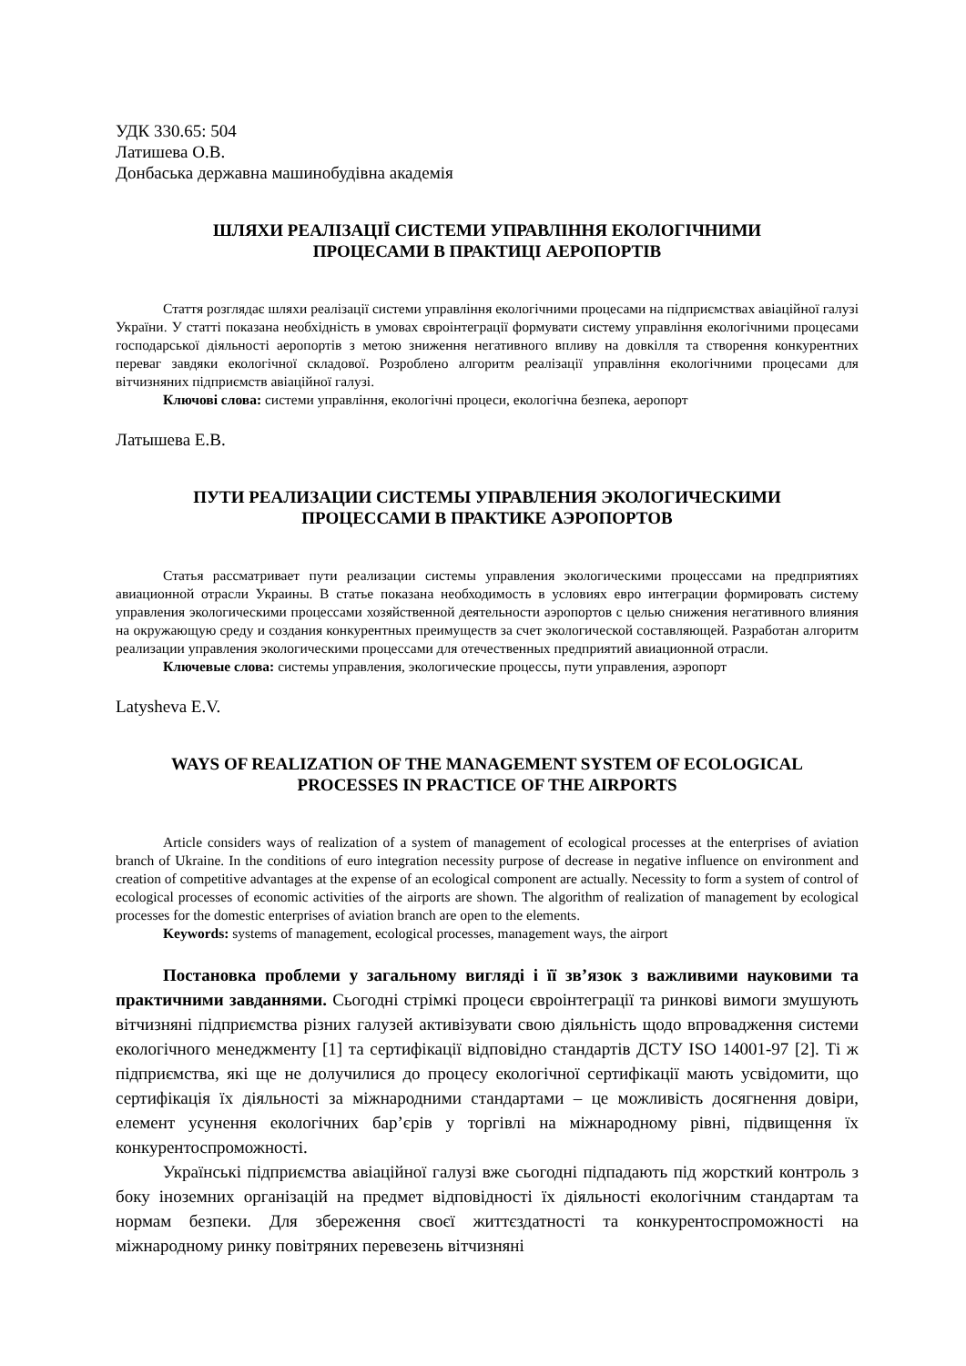УДК 330.65: 504
Латишева О.В.
Донбаська державна машинобудівна академія
ШЛЯХИ РЕАЛІЗАЦІЇ СИСТЕМИ УПРАВЛІННЯ ЕКОЛОГІЧНИМИ
ПРОЦЕСАМИ В ПРАКТИЦІ АЕРОПОРТІВ
Стаття розглядає шляхи реалізації системи управління екологічними процесами на підприємствах авіаційної галузі України. У статті показана необхідність в умовах євроінтеграції формувати систему управління екологічними процесами господарської діяльності аеропортів з метою зниження негативного впливу на довкілля та створення конкурентних переваг завдяки екологічної складової. Розроблено алгоритм реалізації управління екологічними процесами для вітчизняних підприємств авіаційної галузі.
Ключові слова: системи управління, екологічні процеси, екологічна безпека, аеропорт
Латышева Е.В.
ПУТИ РЕАЛИЗАЦИИ СИСТЕМЫ УПРАВЛЕНИЯ ЭКОЛОГИЧЕСКИМИ
ПРОЦЕССАМИ В ПРАКТИКЕ АЭРОПОРТОВ
Статья рассматривает пути реализации системы управления экологическими процессами на предприятиях авиационной отрасли Украины. В статье показана необходимость в условиях евро интеграции формировать систему управления экологическими процессами хозяйственной деятельности аэропортов с целью снижения негативного влияния на окружающую среду и создания конкурентных преимуществ за счет экологической составляющей. Разработан алгоритм реализации управления экологическими процессами для отечественных предприятий авиационной отрасли.
Ключевые слова: системы управления, экологические процессы, пути управления, аэропорт
Latysheva E.V.
WAYS OF REALIZATION OF THE MANAGEMENT SYSTEM OF ECOLOGICAL
PROCESSES IN PRACTICE OF THE AIRPORTS
Article considers ways of realization of a system of management of ecological processes at the enterprises of aviation branch of Ukraine. In the conditions of euro integration necessity purpose of decrease in negative influence on environment and creation of competitive advantages at the expense of an ecological component are actually. Necessity to form a system of control of ecological processes of economic activities of the airports are shown. The algorithm of realization of management by ecological processes for the domestic enterprises of aviation branch are open to the elements.
Keywords: systems of management, ecological processes, management ways, the airport
Постановка проблеми у загальному вигляді і її зв’язок з важливими науковими та практичними завданнями. Сьогодні стрімкі процеси євроінтеграції та ринкові вимоги змушують вітчизняні підприємства різних галузей активізувати свою діяльність щодо впровадження системи екологічного менеджменту [1] та сертифікації відповідно стандартів ДСТУ ISO 14001-97 [2]. Ті ж підприємства, які ще не долучилися до процесу екологічної сертифікації мають усвідомити, що сертифікація їх діяльності за міжнародними стандартами – це можливість досягнення довіри, елемент усунення екологічних бар’єрів у торгівлі на міжнародному рівні, підвищення їх конкурентоспроможності.
Українські підприємства авіаційної галузі вже сьогодні підпадають під жорсткий контроль з боку іноземних організацій на предмет відповідності їх діяльності екологічним стандартам та нормам безпеки. Для збереження своєї життєздатності та конкурентоспроможності на міжнародному ринку повітряних перевезень вітчизняні